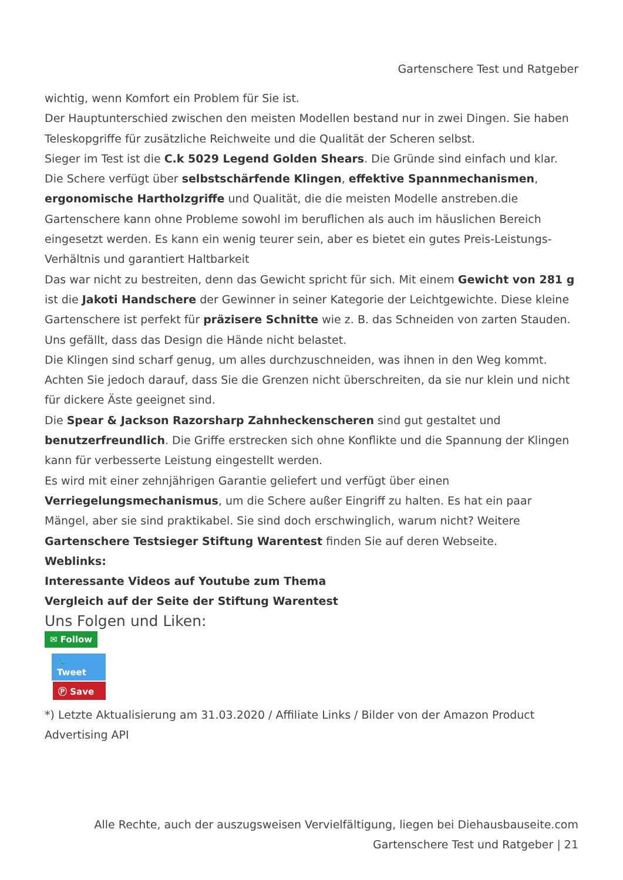Gartenschere Test und Ratgeber
wichtig, wenn Komfort ein Problem für Sie ist.
Der Hauptunterschied zwischen den meisten Modellen bestand nur in zwei Dingen. Sie haben Teleskopgriffe für zusätzliche Reichweite und die Qualität der Scheren selbst.
Sieger im Test ist die C.k 5029 Legend Golden Shears. Die Gründe sind einfach und klar. Die Schere verfügt über selbstschärfende Klingen, effektive Spannmechanismen, ergonomische Hartholzgriffe und Qualität, die die meisten Modelle anstreben.die Gartenschere kann ohne Probleme sowohl im beruflichen als auch im häuslichen Bereich eingesetzt werden. Es kann ein wenig teurer sein, aber es bietet ein gutes Preis-Leistungs-Verhältnis und garantiert Haltbarkeit
Das war nicht zu bestreiten, denn das Gewicht spricht für sich. Mit einem Gewicht von 281 g ist die Jakoti Handschere der Gewinner in seiner Kategorie der Leichtgewichte. Diese kleine Gartenschere ist perfekt für präzisere Schnitte wie z. B. das Schneiden von zarten Stauden. Uns gefällt, dass das Design die Hände nicht belastet.
Die Klingen sind scharf genug, um alles durchzuschneiden, was ihnen in den Weg kommt. Achten Sie jedoch darauf, dass Sie die Grenzen nicht überschreiten, da sie nur klein und nicht für dickere Äste geeignet sind.
Die Spear & Jackson Razorsharp Zahnheckenscheren sind gut gestaltet und benutzerfreundlich. Die Griffe erstrecken sich ohne Konflikte und die Spannung der Klingen kann für verbesserte Leistung eingestellt werden.
Es wird mit einer zehnjährigen Garantie geliefert und verfügt über einen Verriegelungsmechanismus, um die Schere außer Eingriff zu halten. Es hat ein paar Mängel, aber sie sind praktikabel. Sie sind doch erschwinglich, warum nicht? Weitere Gartenschere Testsieger Stiftung Warentest finden Sie auf deren Webseite.
Weblinks:
Interessante Videos auf Youtube zum Thema
Vergleich auf der Seite der Stiftung Warentest
Uns Folgen und Liken:
✉ Follow
🐦 Tweet
Ⓟ Save
*) Letzte Aktualisierung am 31.03.2020 / Affiliate Links / Bilder von der Amazon Product Advertising API
Alle Rechte, auch der auszugsweisen Vervielfältigung, liegen bei Diehausbauseite.com
Gartenschere Test und Ratgeber | 21